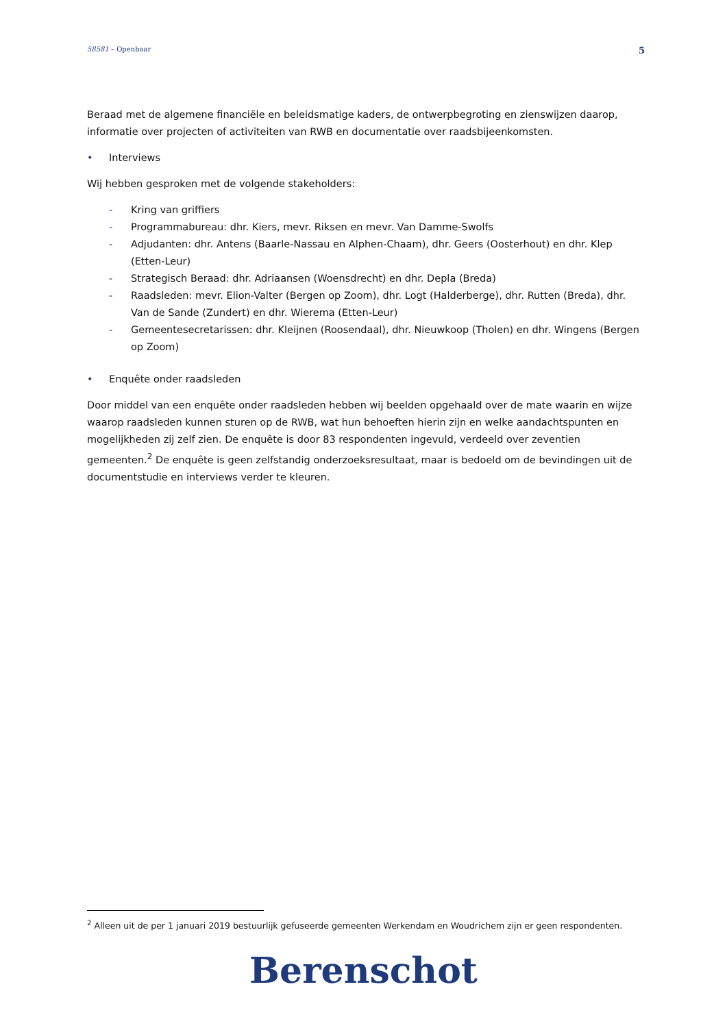58581 – Openbaar
5
Beraad met de algemene financiële en beleidsmatige kaders, de ontwerpbegroting en zienswijzen daarop, informatie over projecten of activiteiten van RWB en documentatie over raadsbijeenkomsten.
• Interviews
Wij hebben gesproken met de volgende stakeholders:
- Kring van griffiers
- Programmabureau: dhr. Kiers, mevr. Riksen en mevr. Van Damme-Swolfs
- Adjudanten: dhr. Antens (Baarle-Nassau en Alphen-Chaam), dhr. Geers (Oosterhout) en dhr. Klep (Etten-Leur)
- Strategisch Beraad: dhr. Adriaansen (Woensdrecht) en dhr. Depla (Breda)
- Raadsleden: mevr. Elion-Valter (Bergen op Zoom), dhr. Logt (Halderberge), dhr. Rutten (Breda), dhr. Van de Sande (Zundert) en dhr. Wierema (Etten-Leur)
- Gemeentesecretarissen: dhr. Kleijnen (Roosendaal), dhr. Nieuwkoop (Tholen) en dhr. Wingens (Bergen op Zoom)
• Enquête onder raadsleden
Door middel van een enquête onder raadsleden hebben wij beelden opgehaald over de mate waarin en wijze waarop raadsleden kunnen sturen op de RWB, wat hun behoeften hierin zijn en welke aandachtspunten en mogelijkheden zij zelf zien. De enquête is door 83 respondenten ingevuld, verdeeld over zeventien gemeenten.<sup>2</sup> De enquête is geen zelfstandig onderzoeksresultaat, maar is bedoeld om de bevindingen uit de documentstudie en interviews verder te kleuren.
<sup>2</sup> Alleen uit de per 1 januari 2019 bestuurlijk gefuseerde gemeenten Werkendam en Woudrichem zijn er geen respondenten.
Berenschot